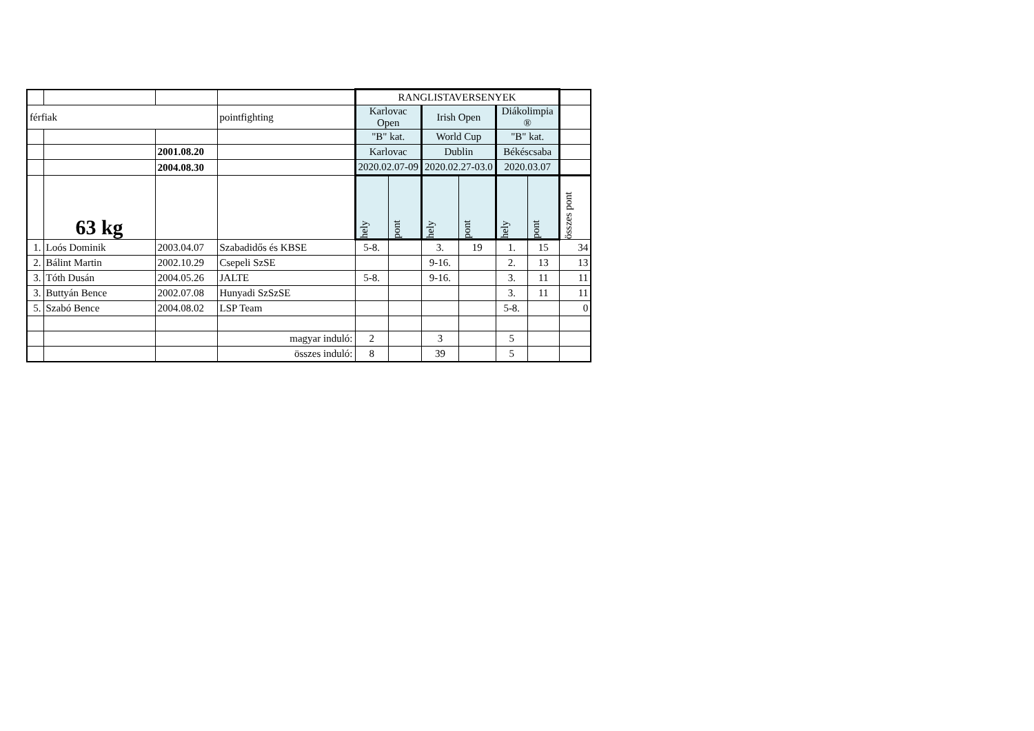| | | | | RANGLISTAVERSENYEK | | | | | | |
| férfiak | | | pointfighting | Karlovac Open | | Irish Open | | Diákolimpia ® | | |
| | | | | "B" kat. | | World Cup | | "B" kat. | | |
| | | 2001.08.20 | | Karlovac | | Dublin | | Békéscsaba | | |
| | | 2004.08.30 | | 2020.02.07-09 | | 2020.02.27-03.0 | | 2020.03.07 | | |
| | 63 kg | | | hely | pont | hely | pont | hely | pont | összes pont |
| 1. | Loós Dominik | 2003.04.07 | Szabadidős és KBSE | 5-8. | | 3. | 19 | 1. | 15 | 34 |
| 2. | Bálint Martin | 2002.10.29 | Csepeli SzSE | | | 9-16. | | 2. | 13 | 13 |
| 3. | Tóth Dusán | 2004.05.26 | JALTE | 5-8. | | 9-16. | | 3. | 11 | 11 |
| 3. | Buttyán Bence | 2002.07.08 | Hunyadi SzSzSE | | | | | 3. | 11 | 11 |
| 5. | Szabó Bence | 2004.08.02 | LSP Team | | | | | 5-8. | | 0 |
| | | | magyar induló: | 2 | | 3 | | 5 | | |
| | | | összes induló: | 8 | | 39 | | 5 | | |